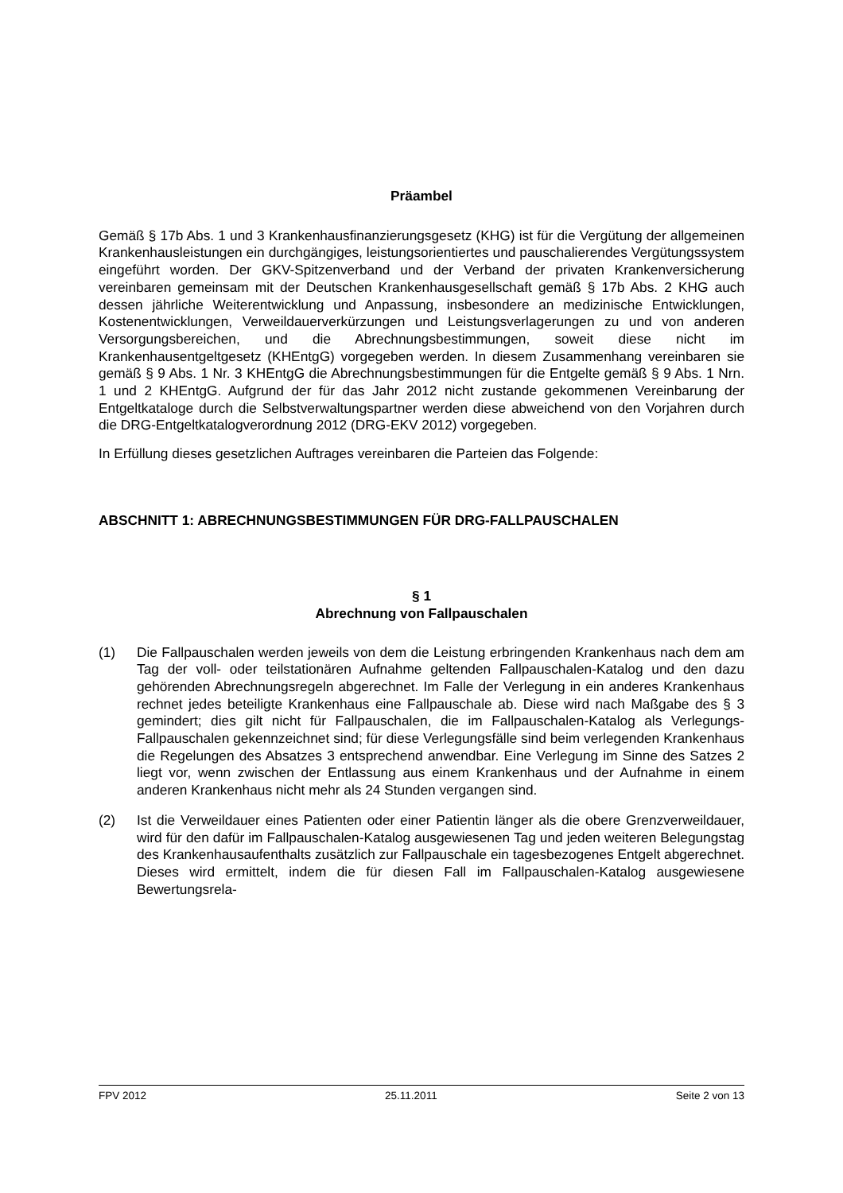Präambel
Gemäß § 17b Abs. 1 und 3 Krankenhausfinanzierungsgesetz (KHG) ist für die Vergütung der allgemeinen Krankenhausleistungen ein durchgängiges, leistungsorientiertes und pauschalierendes Vergütungssystem eingeführt worden. Der GKV-Spitzenverband und der Verband der privaten Krankenversicherung vereinbaren gemeinsam mit der Deutschen Krankenhausgesellschaft gemäß § 17b Abs. 2 KHG auch dessen jährliche Weiterentwicklung und Anpassung, insbesondere an medizinische Entwicklungen, Kostenentwicklungen, Verweildauerverkürzungen und Leistungsverlagerungen zu und von anderen Versorgungsbereichen, und die Abrechnungsbestimmungen, soweit diese nicht im Krankenhausentgeltgesetz (KHEntgG) vorgegeben werden. In diesem Zusammenhang vereinbaren sie gemäß § 9 Abs. 1 Nr. 3 KHEntgG die Abrechnungsbestimmungen für die Entgelte gemäß § 9 Abs. 1 Nrn. 1 und 2 KHEntgG. Aufgrund der für das Jahr 2012 nicht zustande gekommenen Vereinbarung der Entgeltkataloge durch die Selbstverwaltungspartner werden diese abweichend von den Vorjahren durch die DRG-Entgeltkatalogverordnung 2012 (DRG-EKV 2012) vorgegeben.
In Erfüllung dieses gesetzlichen Auftrages vereinbaren die Parteien das Folgende:
ABSCHNITT 1: ABRECHNUNGSBESTIMMUNGEN FÜR DRG-FALLPAUSCHALEN
§ 1
Abrechnung von Fallpauschalen
(1) Die Fallpauschalen werden jeweils von dem die Leistung erbringenden Krankenhaus nach dem am Tag der voll- oder teilstationären Aufnahme geltenden Fallpauschalen-Katalog und den dazu gehörenden Abrechnungsregeln abgerechnet. Im Falle der Verlegung in ein anderes Krankenhaus rechnet jedes beteiligte Krankenhaus eine Fallpauschale ab. Diese wird nach Maßgabe des § 3 gemindert; dies gilt nicht für Fallpauschalen, die im Fallpauschalen-Katalog als Verlegungs-Fallpauschalen gekennzeichnet sind; für diese Verlegungsfälle sind beim verlegenden Krankenhaus die Regelungen des Absatzes 3 entsprechend anwendbar. Eine Verlegung im Sinne des Satzes 2 liegt vor, wenn zwischen der Entlassung aus einem Krankenhaus und der Aufnahme in einem anderen Krankenhaus nicht mehr als 24 Stunden vergangen sind.
(2) Ist die Verweildauer eines Patienten oder einer Patientin länger als die obere Grenzverweildauer, wird für den dafür im Fallpauschalen-Katalog ausgewiesenen Tag und jeden weiteren Belegungstag des Krankenhausaufenthalts zusätzlich zur Fallpauschale ein tagesbezogenes Entgelt abgerechnet. Dieses wird ermittelt, indem die für diesen Fall im Fallpauschalen-Katalog ausgewiesene Bewertungsrela-
FPV 2012 25.11.2011 Seite 2 von 13